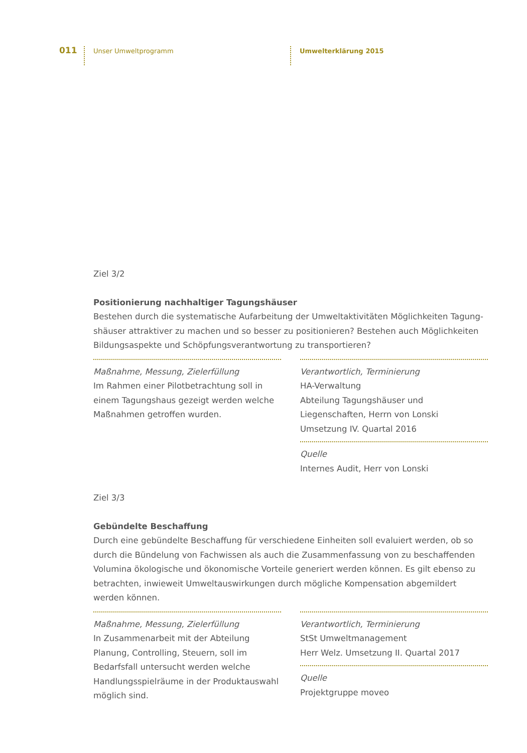011 Unser Umweltprogramm Umwelterklärung 2015
Ziel 3/2
Positionierung nachhaltiger Tagungshäuser
Bestehen durch die systematische Aufarbeitung der Umweltaktivitäten Möglichkeiten Tagung­shäuser attraktiver zu machen und so besser zu positionieren? Bestehen auch Möglichkeiten Bildungsaspekte und Schöpfungsverantwortung zu transportieren?
Maßnahme, Messung, Zielerfüllung
Im Rahmen einer Pilotbetrachtung soll in einem Tagungshaus gezeigt werden welche Maßnahmen getroffen wurden.
Verantwortlich, Terminierung
HA-Verwaltung
Abteilung Tagungshäuser und Liegenschaften, Herrn von Lonski
Umsetzung IV. Quartal 2016
Quelle
Internes Audit, Herr von Lonski
Ziel 3/3
Gebündelte Beschaffung
Durch eine gebündelte Beschaffung für verschiedene Einheiten soll evaluiert werden, ob so durch die Bündelung von Fachwissen als auch die Zusammenfassung von zu beschaffenden Volumina ökologische und ökonomische Vorteile generiert werden können. Es gilt ebenso zu betrachten, inwieweit Umweltauswirkungen durch mögliche Kompensation abgemildert werden können.
Maßnahme, Messung, Zielerfüllung
In Zusammenarbeit mit der Abteilung Planung, Controlling, Steuern, soll im Bedarfsfall untersucht werden welche Handlungsspielräume in der Produktauswahl möglich sind.
Verantwortlich, Terminierung
StSt Umweltmanagement
Herr Welz. Umsetzung II. Quartal 2017
Quelle
Projektgruppe moveo